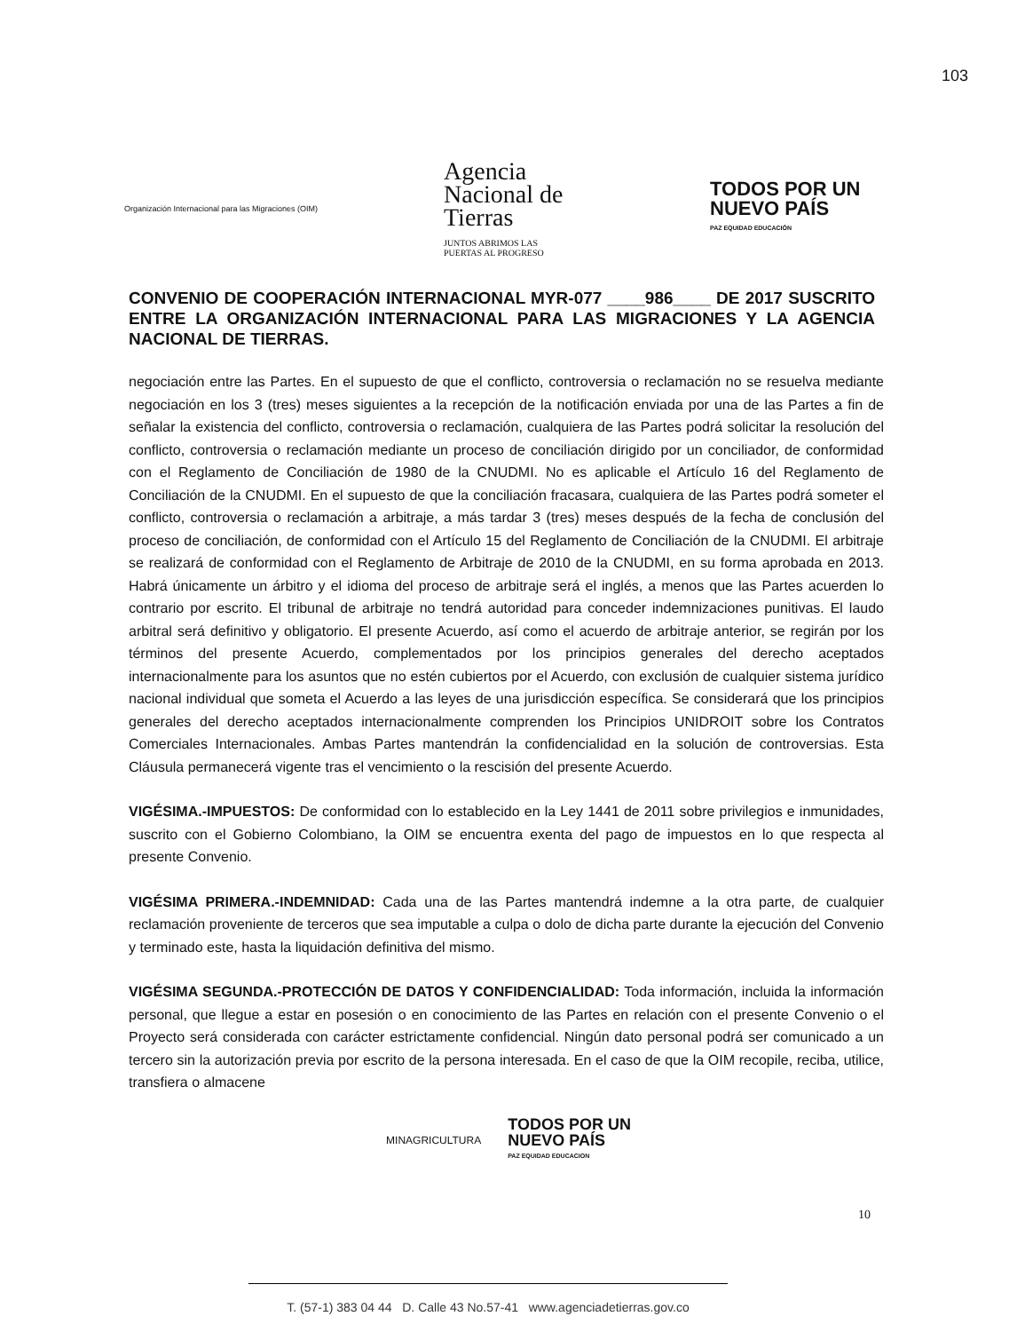103
Organización Internacional para las Migraciones (OIM)
Agencia
Nacional de
Tierras
JUNTOS ABRIMOS LAS
PUERTAS AL PROGRESO
TODOS POR UN
NUEVO PAÍS
PAZ EQUIDAD EDUCACIÓN
CONVENIO DE COOPERACIÓN INTERNACIONAL MYR-077 ____986____ DE 2017 SUSCRITO ENTRE LA ORGANIZACIÓN INTERNACIONAL PARA LAS MIGRACIONES Y LA AGENCIA NACIONAL DE TIERRAS.
negociación entre las Partes. En el supuesto de que el conflicto, controversia o reclamación no se resuelva mediante negociación en los 3 (tres) meses siguientes a la recepción de la notificación enviada por una de las Partes a fin de señalar la existencia del conflicto, controversia o reclamación, cualquiera de las Partes podrá solicitar la resolución del conflicto, controversia o reclamación mediante un proceso de conciliación dirigido por un conciliador, de conformidad con el Reglamento de Conciliación de 1980 de la CNUDMI. No es aplicable el Artículo 16 del Reglamento de Conciliación de la CNUDMI. En el supuesto de que la conciliación fracasara, cualquiera de las Partes podrá someter el conflicto, controversia o reclamación a arbitraje, a más tardar 3 (tres) meses después de la fecha de conclusión del proceso de conciliación, de conformidad con el Artículo 15 del Reglamento de Conciliación de la CNUDMI. El arbitraje se realizará de conformidad con el Reglamento de Arbitraje de 2010 de la CNUDMI, en su forma aprobada en 2013. Habrá únicamente un árbitro y el idioma del proceso de arbitraje será el inglés, a menos que las Partes acuerden lo contrario por escrito. El tribunal de arbitraje no tendrá autoridad para conceder indemnizaciones punitivas. El laudo arbitral será definitivo y obligatorio. El presente Acuerdo, así como el acuerdo de arbitraje anterior, se regirán por los términos del presente Acuerdo, complementados por los principios generales del derecho aceptados internacionalmente para los asuntos que no estén cubiertos por el Acuerdo, con exclusión de cualquier sistema jurídico nacional individual que someta el Acuerdo a las leyes de una jurisdicción específica. Se considerará que los principios generales del derecho aceptados internacionalmente comprenden los Principios UNIDROIT sobre los Contratos Comerciales Internacionales. Ambas Partes mantendrán la confidencialidad en la solución de controversias. Esta Cláusula permanecerá vigente tras el vencimiento o la rescisión del presente Acuerdo.
VIGÉSIMA.-IMPUESTOS: De conformidad con lo establecido en la Ley 1441 de 2011 sobre privilegios e inmunidades, suscrito con el Gobierno Colombiano, la OIM se encuentra exenta del pago de impuestos en lo que respecta al presente Convenio.
VIGÉSIMA PRIMERA.-INDEMNIDAD: Cada una de las Partes mantendrá indemne a la otra parte, de cualquier reclamación proveniente de terceros que sea imputable a culpa o dolo de dicha parte durante la ejecución del Convenio y terminado este, hasta la liquidación definitiva del mismo.
VIGÉSIMA SEGUNDA.-PROTECCIÓN DE DATOS Y CONFIDENCIALIDAD: Toda información, incluida la información personal, que llegue a estar en posesión o en conocimiento de las Partes en relación con el presente Convenio o el Proyecto será considerada con carácter estrictamente confidencial. Ningún dato personal podrá ser comunicado a un tercero sin la autorización previa por escrito de la persona interesada. En el caso de que la OIM recopile, reciba, utilice, transfiera o almacene
MINAGRICULTURA TODOS POR UN
NUEVO PAÍS
PAZ EQUIDAD EDUCACION
10
T. (57-1) 383 04 44 D. Calle 43 No.57-41 www.agenciadetierras.gov.co